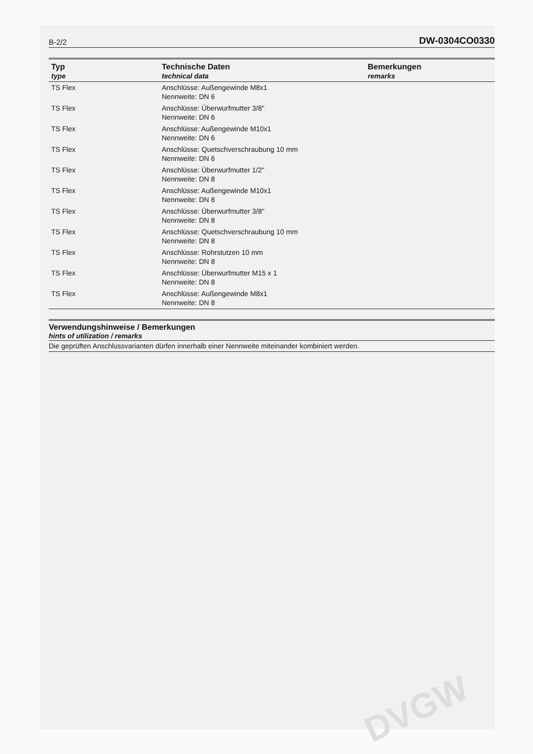B-2/2 DW-0304CO0330
| Typ type | Technische Daten technical data | Bemerkungen remarks |
| --- | --- | --- |
| TS Flex | Anschlüsse: Außengewinde M8x1 Nennweite: DN 6 | |
| TS Flex | Anschlüsse: Überwurfmutter 3/8" Nennweite: DN 6 | |
| TS Flex | Anschlüsse: Außengewinde M10x1 Nennweite: DN 6 | |
| TS Flex | Anschlüsse: Quetschverschraubung 10 mm Nennweite: DN 6 | |
| TS Flex | Anschlüsse: Überwurfmutter 1/2" Nennweite: DN 8 | |
| TS Flex | Anschlüsse: Außengewinde M10x1 Nennweite: DN 8 | |
| TS Flex | Anschlüsse: Überwurfmutter 3/8" Nennweite: DN 8 | |
| TS Flex | Anschlüsse: Quetschverschraubung 10 mm Nennweite: DN 8 | |
| TS Flex | Anschlüsse: Rohrstutzen 10 mm Nennweite: DN 8 | |
| TS Flex | Anschlüsse: Überwurfmutter M15 x 1 Nennweite: DN 8 | |
| TS Flex | Anschlüsse: Außengewinde M8x1 Nennweite: DN 8 | |
Verwendungshinweise / Bemerkungen
hints of utilization / remarks
Die geprüften Anschlussvarianten dürfen innerhalb einer Nennweite miteinander kombiniert werden.
DVGW